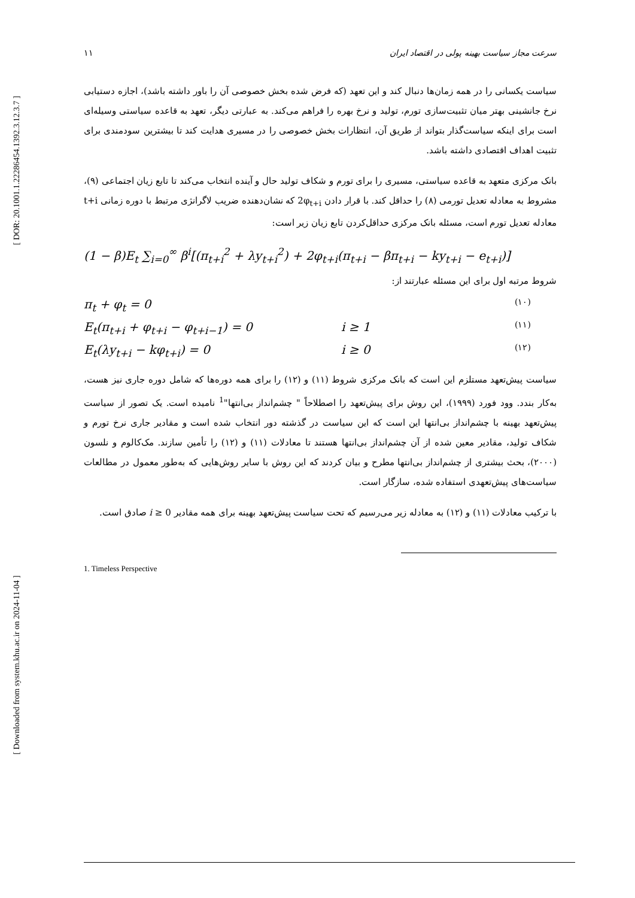[ DOR: 20.1001.1.22286454.1392.3.12.3.7 ]
[ Downloaded from system.khu.ac.ir on 2024-11-04 ]
سرعت مجاز سیاست بهینه پولی در اقتصاد ایران ۱۱
سیاست یکسانی را در همه زمان‌ها دنبال کند و این تعهد (که فرض شده بخش خصوصی آن را باور داشته باشد)، اجازه دستیابی نرخ جانشینی بهتر میان تثبیت‌سازی تورم، تولید و نرخ بهره را فراهم می‌کند. به عبارتی دیگر، تعهد به قاعده سیاستی وسیله‌ای است برای اینکه سیاست‌گذار بتواند از طریق آن، انتظارات بخش خصوصی را در مسیری هدایت کند تا بیشترین سودمندی برای تثبیت اهداف اقتصادی داشته باشد.
بانک مرکزی متعهد به قاعده سیاستی، مسیری را برای تورم و شکاف تولید حال و آینده انتخاب می‌کند تا تابع زیان اجتماعی (۹)، مشروط به معادله تعدیل تورمی (۸) را حداقل کند. با قرار دادن 2φ<sub>t+i</sub> که نشان‌دهنده ضریب لاگرانژی مرتبط با دوره زمانی t+i معادله تعدیل تورم است، مسئله بانک مرکزی حداقل‌کردن تابع زیان زیر است:
(1 − β)E<sub>t</sub> ∑<sub>i=0</sub><sup>∞</sup> β<sup>i</sup>[(π<sub>t+i</sub><sup>2</sup> + λy<sub>t+i</sub><sup>2</sup>) + 2φ<sub>t+i</sub>(π<sub>t+i</sub> − βπ<sub>t+i</sub> − ky<sub>t+i</sub> − e<sub>t+i</sub>)]
شروط مرتبه اول برای این مسئله عبارتند از:
π<sub>t</sub> + φ<sub>t</sub> = 0 (۱۰)
E<sub>t</sub>(π<sub>t+i</sub> + φ<sub>t+i</sub> − φ<sub>t+i−1</sub>) = 0 i ≥ 1 (۱۱)
E<sub>t</sub>(λy<sub>t+i</sub> − kφ<sub>t+i</sub>) = 0 i ≥ 0 (۱۲)
سیاست پیش‌تعهد مستلزم این است که بانک مرکزی شروط (۱۱) و (۱۲) را برای همه دوره‌ها که شامل دوره جاری نیز هست، به‌کار بندد. وود فورد (۱۹۹۹)، این روش برای پیش‌تعهد را اصطلاحاً " چشم‌انداز بی‌انتها"<sup>1</sup> نامیده است. یک تصور از سیاست پیش‌تعهد بهینه با چشم‌انداز بی‌انتها این است که این سیاست در گذشته دور انتخاب شده است و مقادیر جاری نرخ تورم و شکاف تولید، مقادیر معین شده از آن چشم‌انداز بی‌انتها هستند تا معادلات (۱۱) و (۱۲) را تأمین سازند. مک‌کالوم و نلسون (۲۰۰۰)، بحث بیشتری از چشم‌انداز بی‌انتها مطرح و بیان کردند که این روش با سایر روش‌هایی که به‌طور معمول در مطالعات سیاست‌های پیش‌تعهدی استفاده شده، سازگار است.
با ترکیب معادلات (۱۱) و (۱۲) به معادله زیر می‌رسیم که تحت سیاست پیش‌تعهد بهینه برای همه مقادیر i ≥ 0 صادق است.
1. Timeless Perspective